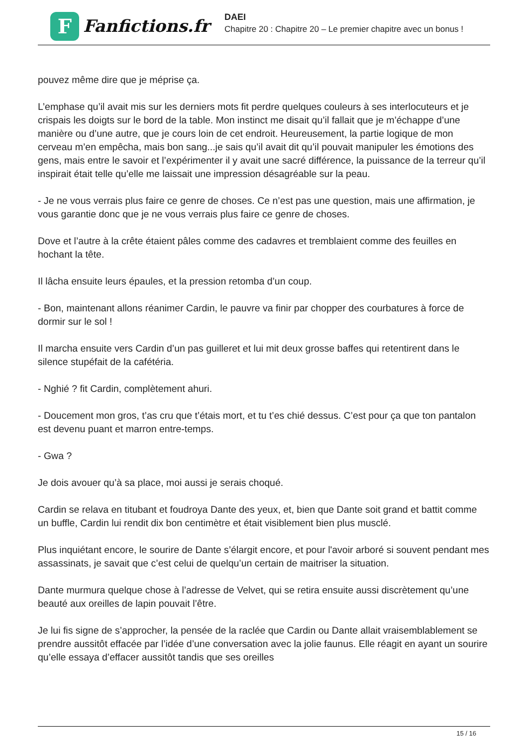F
Fanfictions.fr
DAEI
Chapitre 20 : Chapitre 20 – Le premier chapitre avec un bonus !
pouvez même dire que je méprise ça.
L’emphase qu’il avait mis sur les derniers mots fit perdre quelques couleurs à ses interlocuteurs et je crispais les doigts sur le bord de la table. Mon instinct me disait qu’il fallait que je m’échappe d’une manière ou d’une autre, que je cours loin de cet endroit. Heureusement, la partie logique de mon cerveau m’en empêcha, mais bon sang...je sais qu’il avait dit qu’il pouvait manipuler les émotions des gens, mais entre le savoir et l’expérimenter il y avait une sacré différence, la puissance de la terreur qu’il inspirait était telle qu’elle me laissait une impression désagréable sur la peau.
- Je ne vous verrais plus faire ce genre de choses. Ce n’est pas une question, mais une affirmation, je vous garantie donc que je ne vous verrais plus faire ce genre de choses.
Dove et l’autre à la crête étaient pâles comme des cadavres et tremblaient comme des feuilles en hochant la tête.
Il lâcha ensuite leurs épaules, et la pression retomba d’un coup.
- Bon, maintenant allons réanimer Cardin, le pauvre va finir par chopper des courbatures à force de dormir sur le sol !
Il marcha ensuite vers Cardin d’un pas guilleret et lui mit deux grosse baffes qui retentirent dans le silence stupéfait de la cafétéria.
- Nghié ? fit Cardin, complètement ahuri.
- Doucement mon gros, t’as cru que t’étais mort, et tu t’es chié dessus. C’est pour ça que ton pantalon est devenu puant et marron entre-temps.
- Gwa ?
Je dois avouer qu’à sa place, moi aussi je serais choqué.
Cardin se relava en titubant et foudroya Dante des yeux, et, bien que Dante soit grand et battit comme un buffle, Cardin lui rendit dix bon centimètre et était visiblement bien plus musclé.
Plus inquiétant encore, le sourire de Dante s’élargit encore, et pour l'avoir arboré si souvent pendant mes assassinats, je savait que c’est celui de quelqu’un certain de maitriser la situation.
Dante murmura quelque chose à l’adresse de Velvet, qui se retira ensuite aussi discrètement qu’une beauté aux oreilles de lapin pouvait l’être.
Je lui fis signe de s’approcher, la pensée de la raclée que Cardin ou Dante allait vraisemblablement se prendre aussitôt effacée par l’idée d’une conversation avec la jolie faunus. Elle réagit en ayant un sourire qu’elle essaya d’effacer aussitôt tandis que ses oreilles
15 / 16